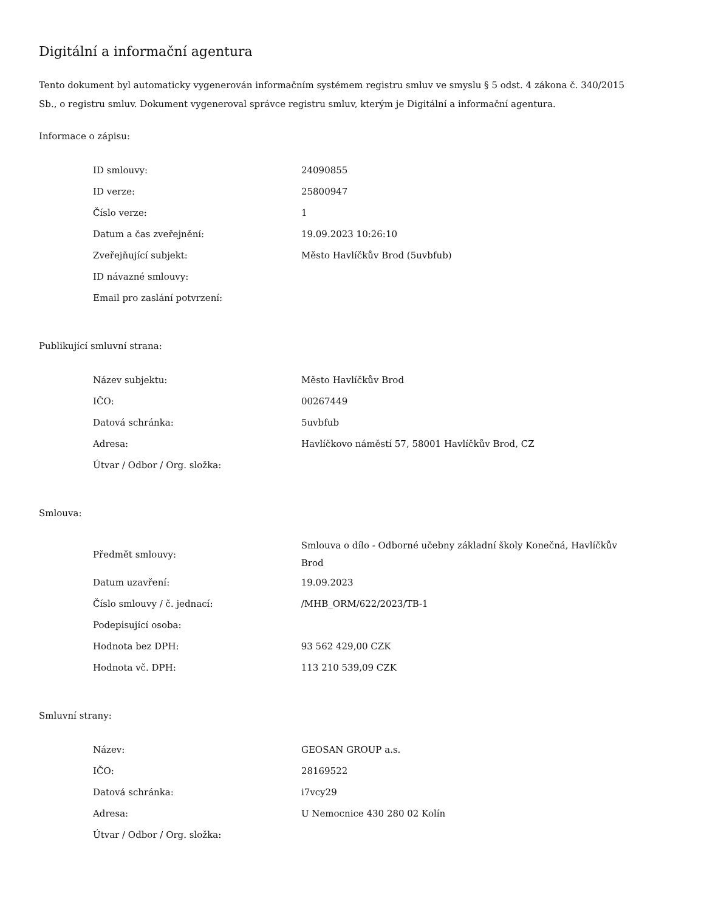Digitální a informační agentura
Tento dokument byl automaticky vygenerován informačním systémem registru smluv ve smyslu § 5 odst. 4 zákona č. 340/2015 Sb., o registru smluv. Dokument vygeneroval správce registru smluv, kterým je Digitální a informační agentura.
Informace o zápisu:
| ID smlouvy: | 24090855 |
| ID verze: | 25800947 |
| Číslo verze: | 1 |
| Datum a čas zveřejnění: | 19.09.2023 10:26:10 |
| Zveřejňující subjekt: | Město Havlíčkův Brod (5uvbfub) |
| ID návazné smlouvy: | |
| Email pro zaslání potvrzení: | |
Publikující smluvní strana:
| Název subjektu: | Město Havlíčkův Brod |
| IČO: | 00267449 |
| Datová schránka: | 5uvbfub |
| Adresa: | Havlíčkovo náměstí 57, 58001 Havlíčkův Brod, CZ |
| Útvar / Odbor / Org. složka: | |
Smlouva:
| Předmět smlouvy: | Smlouva o dílo - Odborné učebny základní školy Konečná, Havlíčkův Brod |
| Datum uzavření: | 19.09.2023 |
| Číslo smlouvy / č. jednací: | /MHB_ORM/622/2023/TB-1 |
| Podepisující osoba: | |
| Hodnota bez DPH: | 93 562 429,00 CZK |
| Hodnota vč. DPH: | 113 210 539,09 CZK |
Smluvní strany:
| Název: | GEOSAN GROUP a.s. |
| IČO: | 28169522 |
| Datová schránka: | i7vcy29 |
| Adresa: | U Nemocnice 430 280 02 Kolín |
| Útvar / Odbor / Org. složka: | |